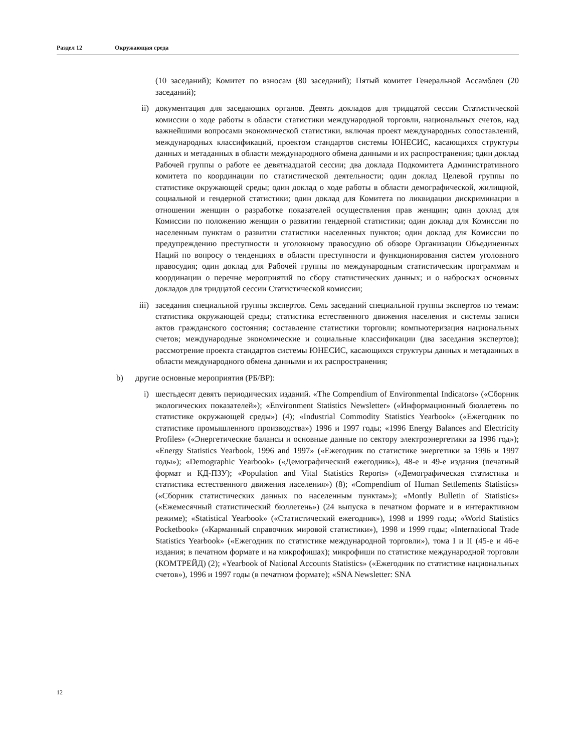Раздел 12 Окружающая среда
(10 заседаний); Комитет по взносам (80 заседаний); Пятый комитет Генеральной Ассамблеи (20 заседаний);
ii) документация для заседающих органов. Девять докладов для тридцатой сессии Статистической комиссии о ходе работы в области статистики международной торговли, национальных счетов, над важнейшими вопросами экономической статистики, включая проект международных сопоставлений, международных классификаций, проектом стандартов системы ЮНЕСИС, касающихся структуры данных и метаданных в области международного обмена данными и их распространения; один доклад Рабочей группы о работе ее девятнадцатой сессии; два доклада Подкомитета Административного комитета по координации по статистической деятельности; один доклад Целевой группы по статистике окружающей среды; один доклад о ходе работы в области демографической, жилищной, социальной и гендерной статистики; один доклад для Комитета по ликвидации дискриминации в отношении женщин о разработке показателей осуществления прав женщин; один доклад для Комиссии по положению женщин о развитии гендерной статистики; один доклад для Комиссии по населенным пунктам о развитии статистики населенных пунктов; один доклад для Комиссии по предупреждению преступности и уголовному правосудию об обзоре Организации Объединенных Наций по вопросу о тенденциях в области преступности и функционирования систем уголовного правосудия; один доклад для Рабочей группы по международным статистическим программам и координации о перечне мероприятий по сбору статистических данных; и о набросках основных докладов для тридцатой сессии Статистической комиссии;
iii) заседания специальной группы экспертов. Семь заседаний специальной группы экспертов по темам: статистика окружающей среды; статистика естественного движения населения и системы записи актов гражданского состояния; составление статистики торговли; компьютеризация национальных счетов; международные экономические и социальные классификации (два заседания экспертов); рассмотрение проекта стандартов системы ЮНЕСИС, касающихся структуры данных и метаданных в области международного обмена данными и их распространения;
b) другие основные мероприятия (РБ/ВР):
i) шестьдесят девять периодических изданий. «The Compendium of Environmental Indicators» («Сборник экологических показателей»); «Environment Statistics Newsletter» («Информационный бюллетень по статистике окружающей среды») (4); «Industrial Commodity Statistics Yearbook» («Ежегодник по статистике промышленного производства») 1996 и 1997 годы; «1996 Energy Balances and Electricity Profiles» («Энергетические балансы и основные данные по сектору электроэнергетики за 1996 год»); «Energy Statistics Yearbook, 1996 and 1997» («Ежегодник по статистике энергетики за 1996 и 1997 годы»); «Demographic Yearbook» («Демографический ежегодник»), 48-е и 49-е издания (печатный формат и КД-ПЗУ); «Population and Vital Statistics Reports» («Демографическая статистика и статистика естественного движения населения») (8); «Compendium of Human Settlements Statistics» («Сборник статистических данных по населенным пунктам»); «Montly Bulletin of Statistics» («Ежемесячный статистический бюллетень») (24 выпуска в печатном формате и в интерактивном режиме); «Statistical Yearbook» («Статистический ежегодник»), 1998 и 1999 годы; «World Statistics Pocketbook» («Карманный справочник мировой статистики»), 1998 и 1999 годы; «International Trade Statistics Yearbook» («Ежегодник по статистике международной торговли»), тома I и II (45-е и 46-е издания; в печатном формате и на микрофишах); микрофиши по статистике международной торговли (КОМТРЕЙД) (2); «Yearbook of National Accounts Statistics» («Ежегодник по статистике национальных счетов»), 1996 и 1997 годы (в печатном формате); «SNA Newsletter: SNA
12